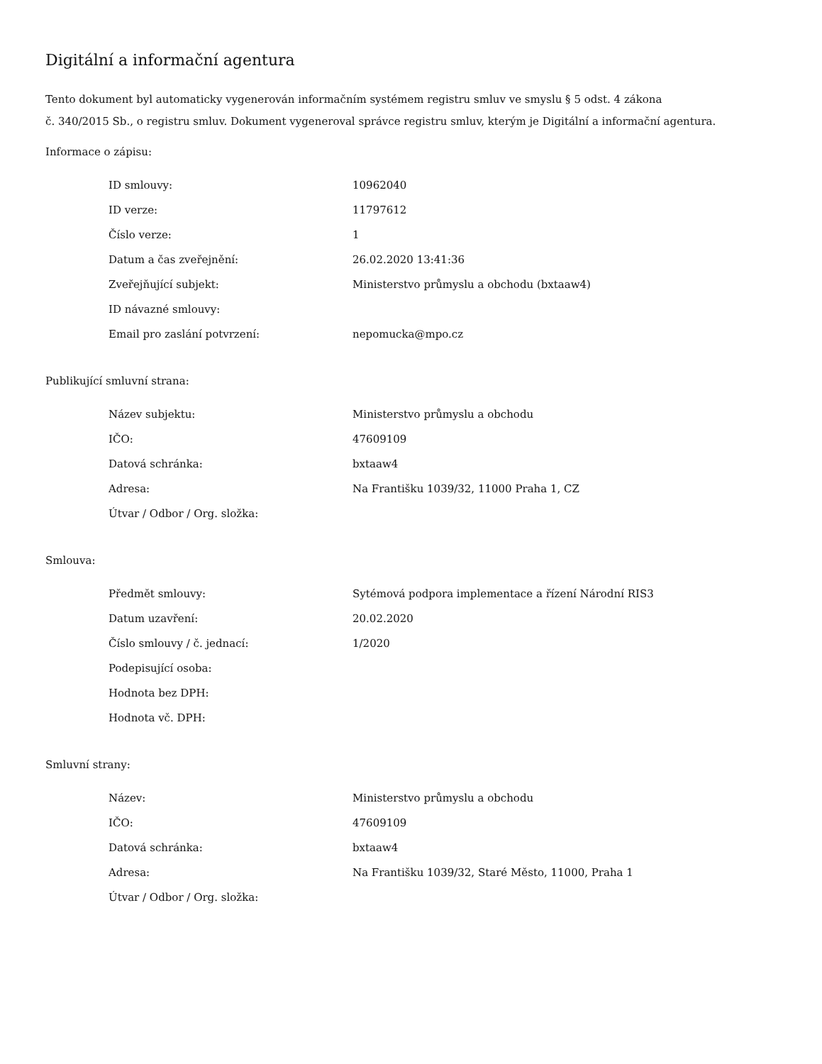Digitální a informační agentura
Tento dokument byl automaticky vygenerován informačním systémem registru smluv ve smyslu § 5 odst. 4 zákona
č. 340/2015 Sb., o registru smluv. Dokument vygeneroval správce registru smluv, kterým je Digitální a informační agentura.
Informace o zápisu:
| ID smlouvy: | 10962040 |
| ID verze: | 11797612 |
| Číslo verze: | 1 |
| Datum a čas zveřejnění: | 26.02.2020 13:41:36 |
| Zveřejňující subjekt: | Ministerstvo průmyslu a obchodu (bxtaaw4) |
| ID návazné smlouvy: | |
| Email pro zaslání potvrzení: | nepomucka@mpo.cz |
Publikující smluvní strana:
| Název subjektu: | Ministerstvo průmyslu a obchodu |
| IČO: | 47609109 |
| Datová schránka: | bxtaaw4 |
| Adresa: | Na Františku 1039/32, 11000 Praha 1, CZ |
| Útvar / Odbor / Org. složka: | |
Smlouva:
| Předmět smlouvy: | Sytémová podpora implementace a řízení Národní RIS3 |
| Datum uzavření: | 20.02.2020 |
| Číslo smlouvy / č. jednací: | 1/2020 |
| Podepisující osoba: | |
| Hodnota bez DPH: | |
| Hodnota vč. DPH: | |
Smluvní strany:
| Název: | Ministerstvo průmyslu a obchodu |
| IČO: | 47609109 |
| Datová schránka: | bxtaaw4 |
| Adresa: | Na Františku 1039/32, Staré Město, 11000, Praha 1 |
| Útvar / Odbor / Org. složka: | |